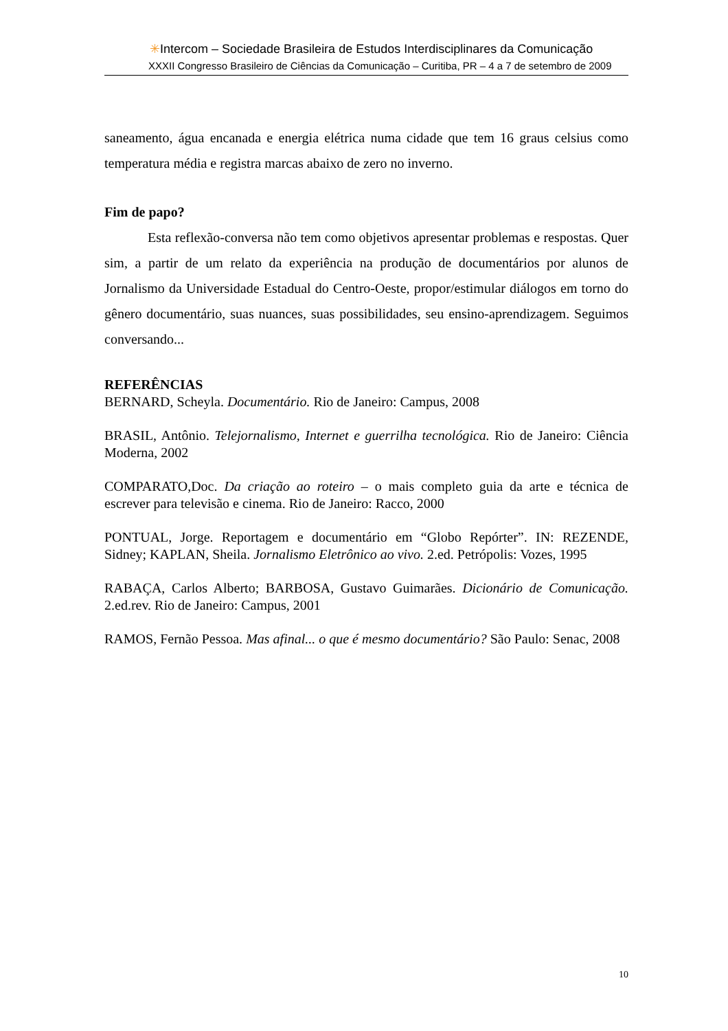✳Intercom – Sociedade Brasileira de Estudos Interdisciplinares da Comunicação
XXXII Congresso Brasileiro de Ciências da Comunicação – Curitiba, PR – 4 a 7 de setembro de 2009
saneamento, água encanada e energia elétrica numa cidade que tem 16 graus celsius como temperatura média e registra marcas abaixo de zero no inverno.
Fim de papo?
Esta reflexão-conversa não tem como objetivos apresentar problemas e respostas. Quer sim, a partir de um relato da experiência na produção de documentários por alunos de Jornalismo da Universidade Estadual do Centro-Oeste, propor/estimular diálogos em torno do gênero documentário, suas nuances, suas possibilidades, seu ensino-aprendizagem. Seguimos conversando...
REFERÊNCIAS
BERNARD, Scheyla. Documentário. Rio de Janeiro: Campus, 2008
BRASIL, Antônio. Telejornalismo, Internet e guerrilha tecnológica. Rio de Janeiro: Ciência Moderna, 2002
COMPARATO,Doc. Da criação ao roteiro – o mais completo guia da arte e técnica de escrever para televisão e cinema. Rio de Janeiro: Racco, 2000
PONTUAL, Jorge. Reportagem e documentário em “Globo Repórter”. IN: REZENDE, Sidney; KAPLAN, Sheila. Jornalismo Eletrônico ao vivo. 2.ed. Petrópolis: Vozes, 1995
RABAÇA, Carlos Alberto; BARBOSA, Gustavo Guimarães. Dicionário de Comunicação. 2.ed.rev. Rio de Janeiro: Campus, 2001
RAMOS, Fernão Pessoa. Mas afinal... o que é mesmo documentário? São Paulo: Senac, 2008
10